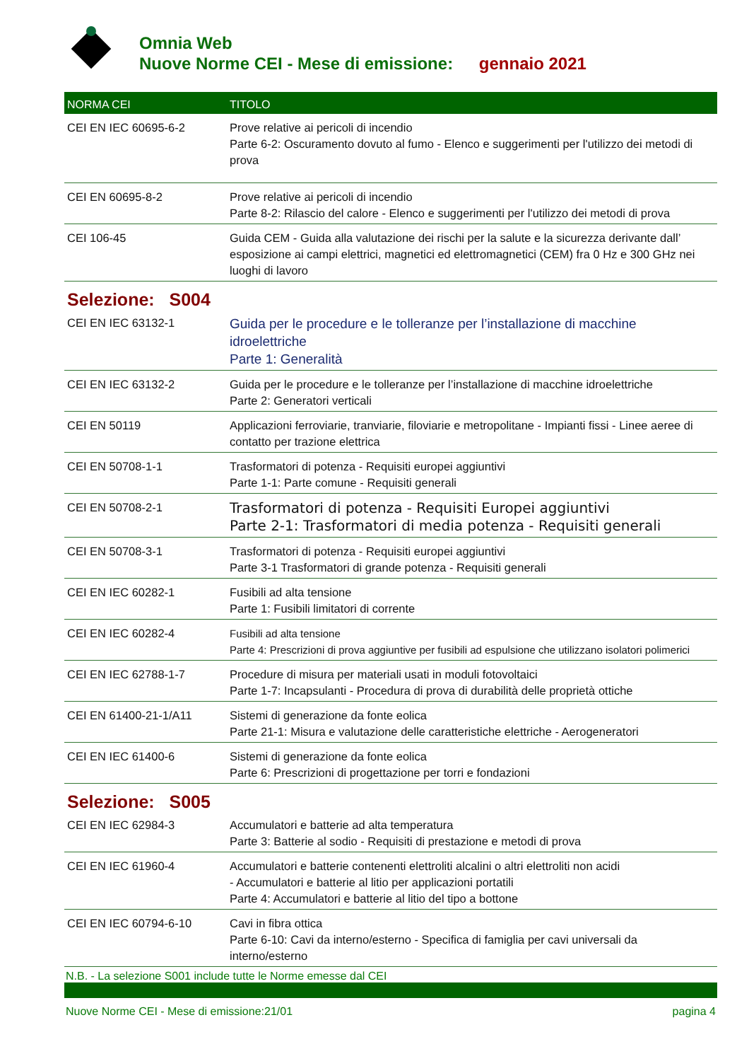Omnia Web
Nuove Norme CEI - Mese di emissione: gennaio 2021
| NORMA CEI | TITOLO |
| --- | --- |
| CEI EN IEC 60695-6-2 | Prove relative ai pericoli di incendio Parte 6-2: Oscuramento dovuto al fumo - Elenco e suggerimenti per l'utilizzo dei metodi di prova |
| CEI EN 60695-8-2 | Prove relative ai pericoli di incendio Parte 8-2: Rilascio del calore - Elenco e suggerimenti per l'utilizzo dei metodi di prova |
| CEI 106-45 | Guida CEM - Guida alla valutazione dei rischi per la salute e la sicurezza derivante dall’ esposizione ai campi elettrici, magnetici ed elettromagnetici (CEM) fra 0 Hz e 300 GHz nei luoghi di lavoro |
| Selezione: S004 | |
| CEI EN IEC 63132-1 | Guida per le procedure e le tolleranze per l’installazione di macchine idroelettriche Parte 1: Generalità |
| CEI EN IEC 63132-2 | Guida per le procedure e le tolleranze per l’installazione di macchine idroelettriche Parte 2: Generatori verticali |
| CEI EN 50119 | Applicazioni ferroviarie, tranviarie, filoviarie e metropolitane - Impianti fissi - Linee aeree di contatto per trazione elettrica |
| CEI EN 50708-1-1 | Trasformatori di potenza - Requisiti europei aggiuntivi Parte 1-1: Parte comune - Requisiti generali |
| CEI EN 50708-2-1 | Trasformatori di potenza - Requisiti Europei aggiuntivi Parte 2-1: Trasformatori di media potenza - Requisiti generali |
| CEI EN 50708-3-1 | Trasformatori di potenza - Requisiti europei aggiuntivi Parte 3-1 Trasformatori di grande potenza - Requisiti generali |
| CEI EN IEC 60282-1 | Fusibili ad alta tensione Parte 1: Fusibili limitatori di corrente |
| CEI EN IEC 60282-4 | Fusibili ad alta tensione Parte 4: Prescrizioni di prova aggiuntive per fusibili ad espulsione che utilizzano isolatori polimerici |
| CEI EN IEC 62788-1-7 | Procedure di misura per materiali usati in moduli fotovoltaici Parte 1-7: Incapsulanti - Procedura di prova di durabilità delle proprietà ottiche |
| CEI EN 61400-21-1/A11 | Sistemi di generazione da fonte eolica Parte 21-1: Misura e valutazione delle caratteristiche elettriche - Aerogeneratori |
| CEI EN IEC 61400-6 | Sistemi di generazione da fonte eolica Parte 6: Prescrizioni di progettazione per torri e fondazioni |
| Selezione: S005 | |
| CEI EN IEC 62984-3 | Accumulatori e batterie ad alta temperatura Parte 3: Batterie al sodio - Requisiti di prestazione e metodi di prova |
| CEI EN IEC 61960-4 | Accumulatori e batterie contenenti elettroliti alcalini o altri elettroliti non acidi - Accumulatori e batterie al litio per applicazioni portatili Parte 4: Accumulatori e batterie al litio del tipo a bottone |
| CEI EN IEC 60794-6-10 | Cavi in fibra ottica Parte 6-10: Cavi da interno/esterno - Specifica di famiglia per cavi universali da interno/esterno |
N.B. - La selezione S001 include tutte le Norme emesse dal CEI
Nuove Norme CEI - Mese di emissione:21/01 pagina 4